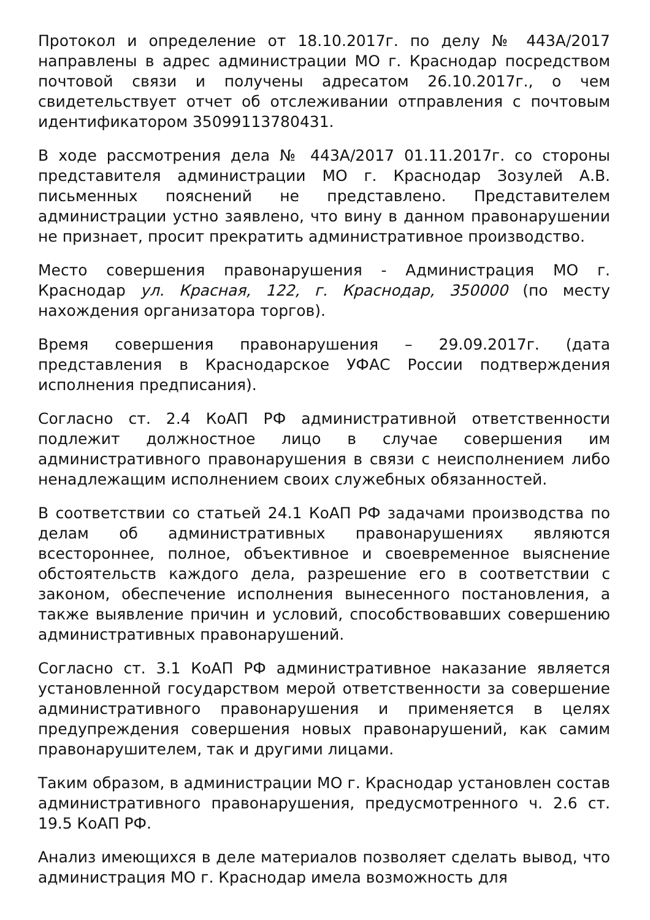Протокол и определение от 18.10.2017г. по делу № 443А/2017 направлены в адрес администрации МО г. Краснодар посредством почтовой связи и получены адресатом 26.10.2017г., о чем свидетельствует отчет об отслеживании отправления с почтовым идентификатором 35099113780431.
В ходе рассмотрения дела № 443А/2017 01.11.2017г. со стороны представителя администрации МО г. Краснодар Зозулей А.В. письменных пояснений не представлено. Представителем администрации устно заявлено, что вину в данном правонарушении не признает, просит прекратить административное производство.
Место совершения правонарушения - Администрация МО г. Краснодар ул. Красная, 122, г. Краснодар, 350000 (по месту нахождения организатора торгов).
Время совершения правонарушения – 29.09.2017г. (дата представления в Краснодарское УФАС России подтверждения исполнения предписания).
Согласно ст. 2.4 КоАП РФ административной ответственности подлежит должностное лицо в случае совершения им административного правонарушения в связи с неисполнением либо ненадлежащим исполнением своих служебных обязанностей.
В соответствии со статьей 24.1 КоАП РФ задачами производства по делам об административных правонарушениях являются всестороннее, полное, объективное и своевременное выяснение обстоятельств каждого дела, разрешение его в соответствии с законом, обеспечение исполнения вынесенного постановления, а также выявление причин и условий, способствовавших совершению административных правонарушений.
Согласно ст. 3.1 КоАП РФ административное наказание является установленной государством мерой ответственности за совершение административного правонарушения и применяется в целях предупреждения совершения новых правонарушений, как самим правонарушителем, так и другими лицами.
Таким образом, в администрации МО г. Краснодар установлен состав административного правонарушения, предусмотренного ч. 2.6 ст. 19.5 КоАП РФ.
Анализ имеющихся в деле материалов позволяет сделать вывод, что администрация МО г. Краснодар имела возможность для